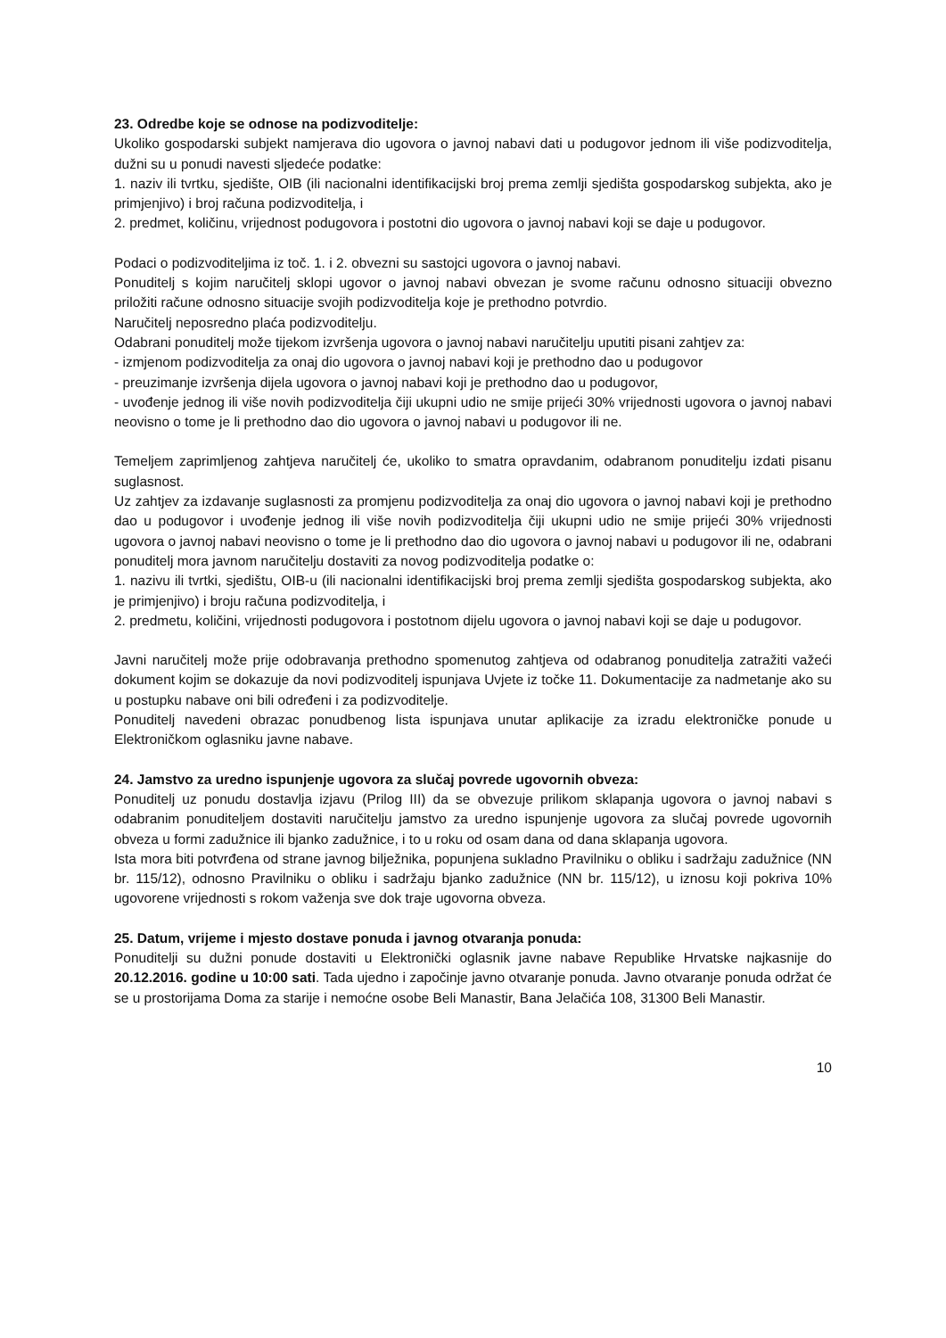23. Odredbe koje se odnose na podizvoditelje:
Ukoliko gospodarski subjekt namjerava dio ugovora o javnoj nabavi dati u podugovor jednom ili više podizvoditelja, dužni su u ponudi navesti sljedeće podatke:
1. naziv ili tvrtku, sjedište, OIB (ili nacionalni identifikacijski broj prema zemlji sjedišta gospodarskog subjekta, ako je primjenjivo) i broj računa podizvoditelja, i
2. predmet, količinu, vrijednost podugovora i postotni dio ugovora o javnoj nabavi koji se daje u podugovor.
Podaci o podizvoditeljima iz toč. 1. i 2. obvezni su sastojci ugovora o javnoj nabavi.
Ponuditelj s kojim naručitelj sklopi ugovor o javnoj nabavi obvezan je svome računu odnosno situaciji obvezno priložiti račune odnosno situacije svojih podizvoditelja koje je prethodno potvrdio.
Naručitelj neposredno plaća podizvoditelju.
Odabrani ponuditelj može tijekom izvršenja ugovora o javnoj nabavi naručitelju uputiti pisani zahtjev za:
- izmjenom podizvoditelja za onaj dio ugovora o javnoj nabavi koji je prethodno dao u podugovor
- preuzimanje izvršenja dijela ugovora o javnoj nabavi koji je prethodno dao u podugovor,
- uvođenje jednog ili više novih podizvoditelja čiji ukupni udio ne smije prijeći 30% vrijednosti ugovora o javnoj nabavi neovisno o tome je li prethodno dao dio ugovora o javnoj nabavi u podugovor ili ne.
Temeljem zaprimljenog zahtjeva naručitelj će, ukoliko to smatra opravdanim, odabranom ponuditelju izdati pisanu suglasnost.
Uz zahtjev za izdavanje suglasnosti za promjenu podizvoditelja za onaj dio ugovora o javnoj nabavi koji je prethodno dao u podugovor i uvođenje jednog ili više novih podizvoditelja čiji ukupni udio ne smije prijeći 30% vrijednosti ugovora o javnoj nabavi neovisno o tome je li prethodno dao dio ugovora o javnoj nabavi u podugovor ili ne, odabrani ponuditelj mora javnom naručitelju dostaviti za novog podizvoditelja podatke o:
1. nazivu ili tvrtki, sjedištu, OIB-u (ili nacionalni identifikacijski broj prema zemlji sjedišta gospodarskog subjekta, ako je primjenjivo) i broju računa podizvoditelja, i
2. predmetu, količini, vrijednosti podugovora i postotnom dijelu ugovora o javnoj nabavi koji se daje u podugovor.
Javni naručitelj može prije odobravanja prethodno spomenutog zahtjeva od odabranog ponuditelja zatražiti važeći dokument kojim se dokazuje da novi podizvoditelj ispunjava Uvjete iz točke 11. Dokumentacije za nadmetanje ako su u postupku nabave oni bili određeni i za podizvoditelje.
Ponuditelj navedeni obrazac ponudbenog lista ispunjava unutar aplikacije za izradu elektroničke ponude u Elektroničkom oglasniku javne nabave.
24. Jamstvo za uredno ispunjenje ugovora za slučaj povrede ugovornih obveza:
Ponuditelj uz ponudu dostavlja izjavu (Prilog III) da se obvezuje prilikom sklapanja ugovora o javnoj nabavi s odabranim ponuditeljem dostaviti naručitelju jamstvo za uredno ispunjenje ugovora za slučaj povrede ugovornih obveza u formi zadužnice ili bjanko zadužnice, i to u roku od osam dana od dana sklapanja ugovora.
Ista mora biti potvrđena od strane javnog bilježnika, popunjena sukladno Pravilniku o obliku i sadržaju zadužnice (NN br. 115/12), odnosno Pravilniku o obliku i sadržaju bjanko zadužnice (NN br. 115/12), u iznosu koji pokriva 10% ugovorene vrijednosti s rokom važenja sve dok traje ugovorna obveza.
25. Datum, vrijeme i mjesto dostave ponuda i javnog otvaranja ponuda:
Ponuditelji su dužni ponude dostaviti u Elektronički oglasnik javne nabave Republike Hrvatske najkasnije do 20.12.2016. godine u 10:00 sati. Tada ujedno i započinje javno otvaranje ponuda. Javno otvaranje ponuda održat će se u prostorijama Doma za starije i nemoćne osobe Beli Manastir, Bana Jelačića 108, 31300 Beli Manastir.
10